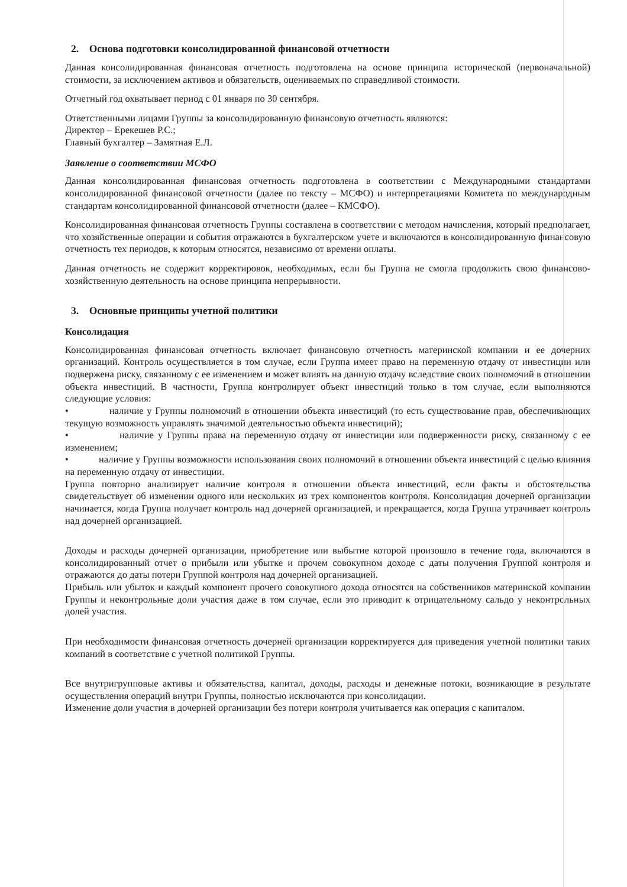2. Основа подготовки консолидированной финансовой отчетности
Данная консолидированная финансовая отчетность подготовлена на основе принципа исторической (первоначальной) стоимости, за исключением активов и обязательств, оцениваемых по справедливой стоимости.
Отчетный год охватывает период с 01 января по 30 сентября.
Ответственными лицами Группы за консолидированную финансовую отчетность являются:
Директор – Ерекешев Р.С.;
Главный бухгалтер – Замятная Е.Л.
Заявление о соответствии МСФО
Данная консолидированная финансовая отчетность подготовлена в соответствии с Международными стандартами консолидированной финансовой отчетности (далее по тексту – МСФО) и интерпретациями Комитета по международным стандартам консолидированной финансовой отчетности (далее – КМСФО).
Консолидированная финансовая отчетность Группы составлена в соответствии с методом начисления, который предполагает, что хозяйственные операции и события отражаются в бухгалтерском учете и включаются в консолидированную финансовую отчетность тех периодов, к которым относятся, независимо от времени оплаты.
Данная отчетность не содержит корректировок, необходимых, если бы Группа не смогла продолжить свою финансово-хозяйственную деятельность на основе принципа непрерывности.
3. Основные принципы учетной политики
Консолидация
Консолидированная финансовая отчетность включает финансовую отчетность материнской компании и ее дочерних организаций. Контроль осуществляется в том случае, если Группа имеет право на переменную отдачу от инвестиции или подвержена риску, связанному с ее изменением и может влиять на данную отдачу вследствие своих полномочий в отношении объекта инвестиций. В частности, Группа контролирует объект инвестиций только в том случае, если выполняются следующие условия:
• наличие у Группы полномочий в отношении объекта инвестиций (то есть существование прав, обеспечивающих текущую возможность управлять значимой деятельностью объекта инвестиций);
• наличие у Группы права на переменную отдачу от инвестиции или подверженности риску, связанному с ее изменением;
• наличие у Группы возможности использования своих полномочий в отношении объекта инвестиций с целью влияния на переменную отдачу от инвестиции.
Группа повторно анализирует наличие контроля в отношении объекта инвестиций, если факты и обстоятельства свидетельствует об изменении одного или нескольких из трех компонентов контроля. Консолидация дочерней организации начинается, когда Группа получает контроль над дочерней организацией, и прекращается, когда Группа утрачивает контроль над дочерней организацией.
Доходы и расходы дочерней организации, приобретение или выбытие которой произошло в течение года, включаются в консолидированный отчет о прибыли или убытке и прочем совокупном доходе с даты получения Группой контроля и отражаются до даты потери Группой контроля над дочерней организацией.
Прибыль или убыток и каждый компонент прочего совокупного дохода относятся на собственников материнской компании Группы и неконтрольные доли участия даже в том случае, если это приводит к отрицательному сальдо у неконтрольных долей участия.
При необходимости финансовая отчетность дочерней организации корректируется для приведения учетной политики таких компаний в соответствие с учетной политикой Группы.
Все внутригрупповые активы и обязательства, капитал, доходы, расходы и денежные потоки, возникающие в результате осуществления операций внутри Группы, полностью исключаются при консолидации.
Изменение доли участия в дочерней организации без потери контроля учитывается как операция с капиталом.